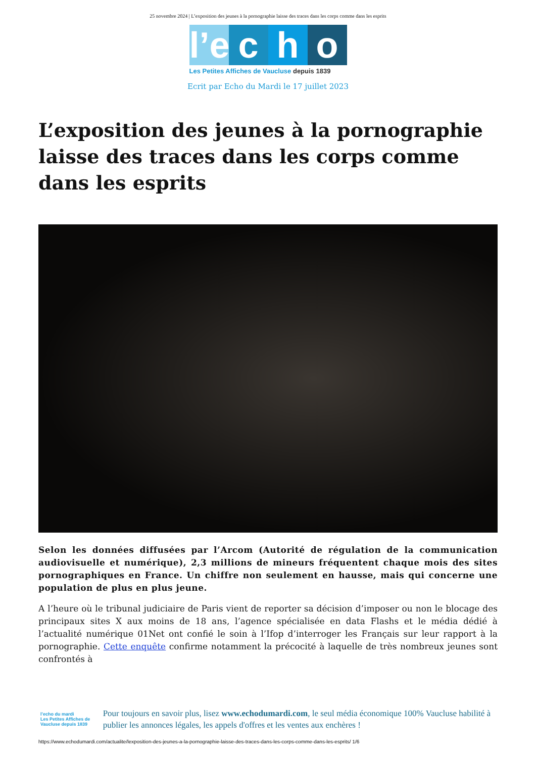25 novembre 2024 | L’exposition des jeunes à la pornographie laisse des traces dans les corps comme dans les esprits
l’e
c
h
o
Les Petites Affiches de Vaucluse depuis 1839
Ecrit par Echo du Mardi le 17 juillet 2023
L’exposition des jeunes à la pornographie laisse des traces dans les corps comme dans les esprits
Selon les données diffusées par l’Arcom (Autorité de régulation de la communication audiovisuelle et numérique), 2,3 millions de mineurs fréquentent chaque mois des sites pornographiques en France. Un chiffre non seulement en hausse, mais qui concerne une population de plus en plus jeune.
A l’heure où le tribunal judiciaire de Paris vient de reporter sa décision d’imposer ou non le blocage des principaux sites X aux moins de 18 ans, l’agence spécialisée en data Flashs et le média dédié à l’actualité numérique 01Net ont confié le soin à l’Ifop d’interroger les Français sur leur rapport à la pornographie. Cette enquête confirme notamment la précocité à laquelle de très nombreux jeunes sont confrontés à
l’echo du mardi
Les Petites Affiches de Vaucluse depuis 1839
Pour toujours en savoir plus, lisez www.echodumardi.com, le seul média économique 100% Vaucluse habilité à publier les annonces légales, les appels d'offres et les ventes aux enchères !
https://www.echodumardi.com/actualite/lexposition-des-jeunes-a-la-pornographie-laisse-des-traces-dans-les-corps-comme-dans-les-esprits/ 1/6